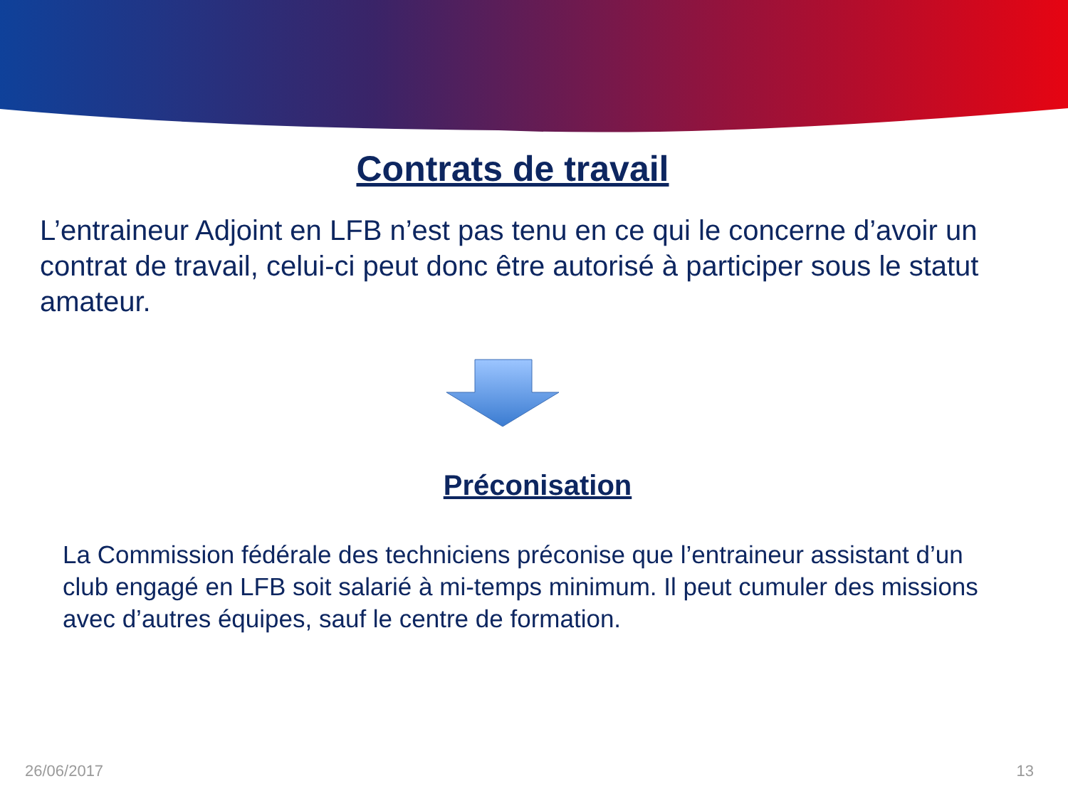Contrats de travail
L’entraineur Adjoint en LFB n’est pas tenu en ce qui le concerne d’avoir un contrat de travail, celui-ci peut donc être autorisé à participer sous le statut amateur.
Préconisation
La Commission fédérale des techniciens préconise que l’entraineur assistant d’un club engagé en LFB soit salarié à mi-temps minimum. Il peut cumuler des missions avec d’autres équipes, sauf le centre de formation.
26/06/2017 13